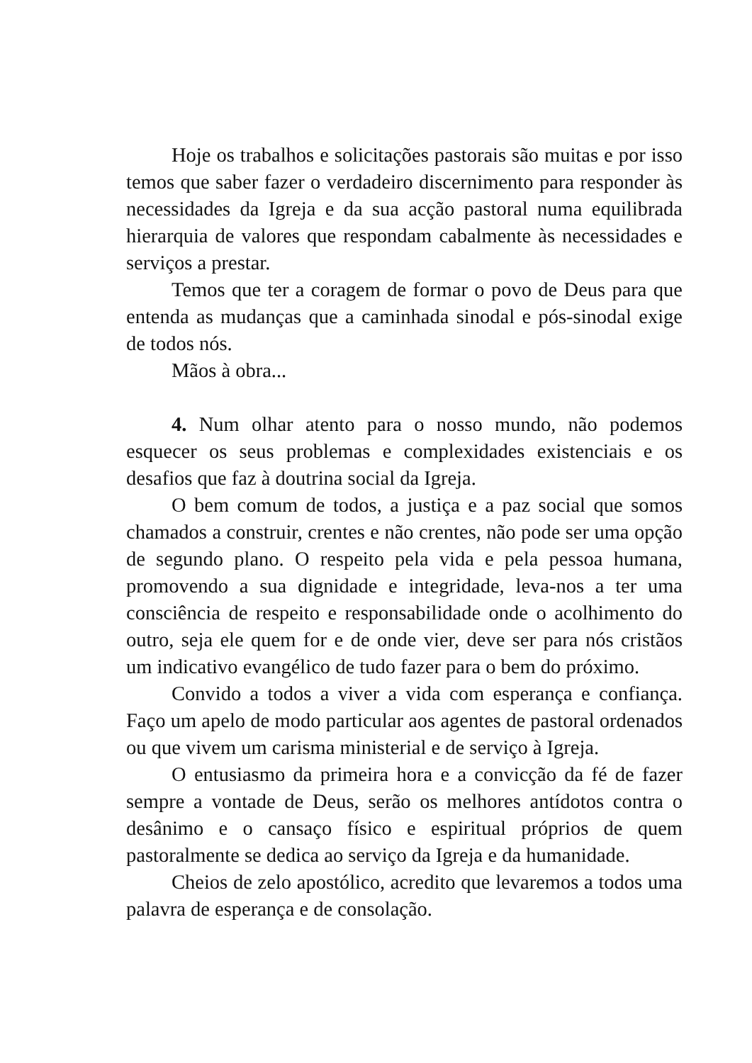Hoje os trabalhos e solicitações pastorais são muitas e por isso temos que saber fazer o verdadeiro discernimento para responder às necessidades da Igreja e da sua acção pastoral numa equilibrada hierarquia de valores que respondam cabalmente às necessidades e serviços a prestar.
Temos que ter a coragem de formar o povo de Deus para que entenda as mudanças que a caminhada sinodal e pós-sinodal exige de todos nós.
Mãos à obra...
4. Num olhar atento para o nosso mundo, não podemos esquecer os seus problemas e complexidades existenciais e os desafios que faz à doutrina social da Igreja.
O bem comum de todos, a justiça e a paz social que somos chamados a construir, crentes e não crentes, não pode ser uma opção de segundo plano. O respeito pela vida e pela pessoa humana, promovendo a sua dignidade e integridade, leva-nos a ter uma consciência de respeito e responsabilidade onde o acolhimento do outro, seja ele quem for e de onde vier, deve ser para nós cristãos um indicativo evangélico de tudo fazer para o bem do próximo.
Convido a todos a viver a vida com esperança e confiança. Faço um apelo de modo particular aos agentes de pastoral ordenados ou que vivem um carisma ministerial e de serviço à Igreja.
O entusiasmo da primeira hora e a convicção da fé de fazer sempre a vontade de Deus, serão os melhores antídotos contra o desânimo e o cansaço físico e espiritual próprios de quem pastoralmente se dedica ao serviço da Igreja e da humanidade.
Cheios de zelo apostólico, acredito que levaremos a todos uma palavra de esperança e de consolação.